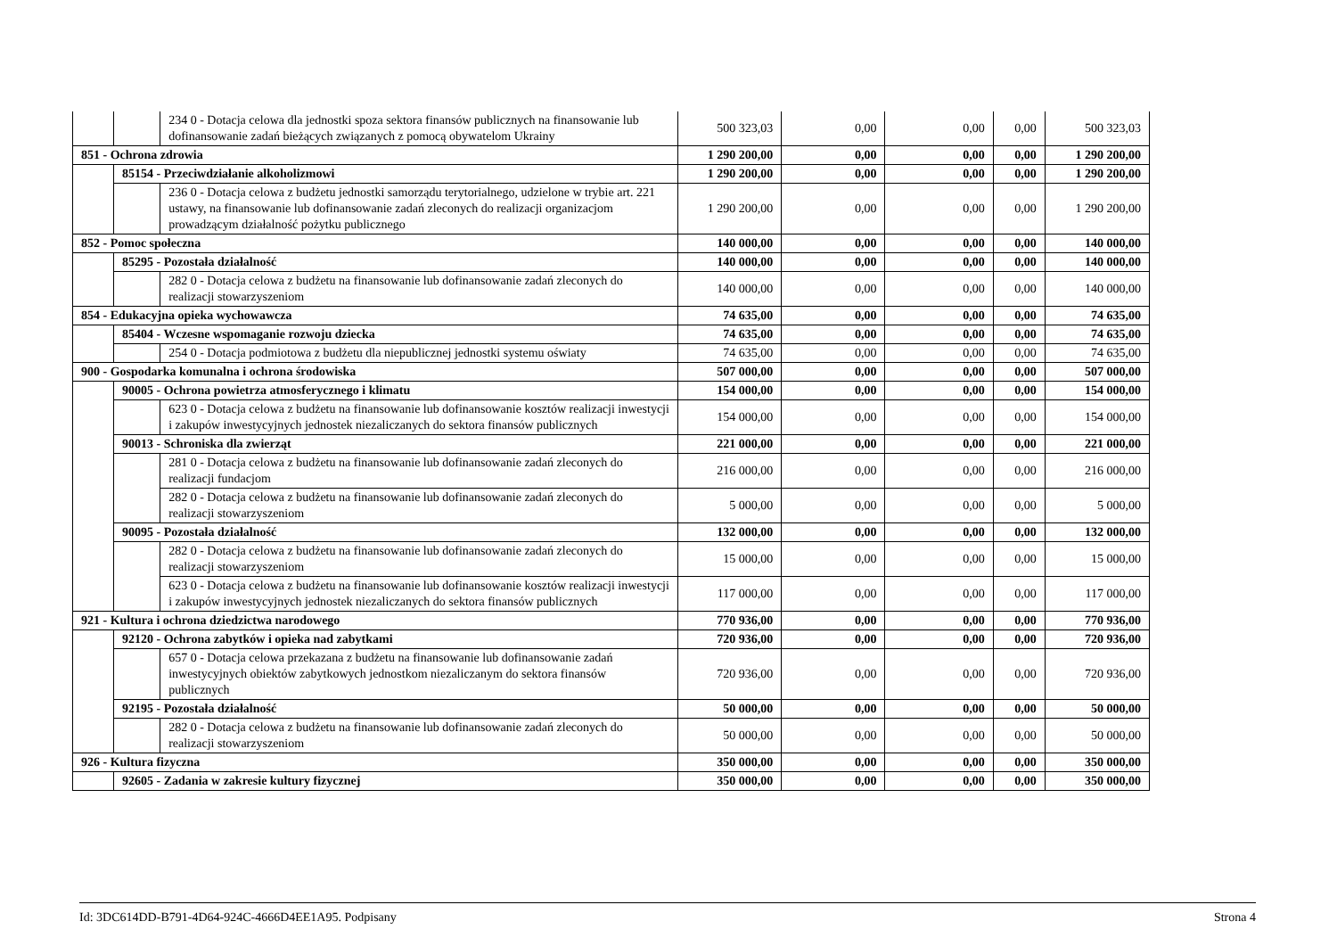| | | 234 0 - Dotacja celowa dla jednostki spoza sektora finansów publicznych na finansowanie lub dofinansowanie zadań bieżących związanych z pomocą obywatelom Ukrainy | 500 323,03 | 0,00 | 0,00 | 0,00 | 500 323,03 |
| 851 - Ochrona zdrowia | | | 1 290 200,00 | 0,00 | 0,00 | 0,00 | 1 290 200,00 |
| | 85154 - Przeciwdziałanie alkoholizmowi | | 1 290 200,00 | 0,00 | 0,00 | 0,00 | 1 290 200,00 |
| | | 236 0 - Dotacja celowa z budżetu jednostki samorządu terytorialnego, udzielone w trybie art. 221 ustawy, na finansowanie lub dofinansowanie zadań zleconych do realizacji organizacjom prowadzącym działalność pożytku publicznego | 1 290 200,00 | 0,00 | 0,00 | 0,00 | 1 290 200,00 |
| 852 - Pomoc społeczna | | | 140 000,00 | 0,00 | 0,00 | 0,00 | 140 000,00 |
| | 85295 - Pozostała działalność | | 140 000,00 | 0,00 | 0,00 | 0,00 | 140 000,00 |
| | | 282 0 - Dotacja celowa z budżetu na finansowanie lub dofinansowanie zadań zleconych do realizacji stowarzyszeniom | 140 000,00 | 0,00 | 0,00 | 0,00 | 140 000,00 |
| 854 - Edukacyjna opieka wychowawcza | | | 74 635,00 | 0,00 | 0,00 | 0,00 | 74 635,00 |
| | 85404 - Wczesne wspomaganie rozwoju dziecka | | 74 635,00 | 0,00 | 0,00 | 0,00 | 74 635,00 |
| | | 254 0 - Dotacja podmiotowa z budżetu dla niepublicznej jednostki systemu oświaty | 74 635,00 | 0,00 | 0,00 | 0,00 | 74 635,00 |
| 900 - Gospodarka komunalna i ochrona środowiska | | | 507 000,00 | 0,00 | 0,00 | 0,00 | 507 000,00 |
| | 90005 - Ochrona powietrza atmosferycznego i klimatu | | 154 000,00 | 0,00 | 0,00 | 0,00 | 154 000,00 |
| | | 623 0 - Dotacja celowa z budżetu na finansowanie lub dofinansowanie kosztów realizacji inwestycji i zakupów inwestycyjnych jednostek niezaliczanych do sektora finansów publicznych | 154 000,00 | 0,00 | 0,00 | 0,00 | 154 000,00 |
| | 90013 - Schroniska dla zwierząt | | 221 000,00 | 0,00 | 0,00 | 0,00 | 221 000,00 |
| | | 281 0 - Dotacja celowa z budżetu na finansowanie lub dofinansowanie zadań zleconych do realizacji fundacjom | 216 000,00 | 0,00 | 0,00 | 0,00 | 216 000,00 |
| | | 282 0 - Dotacja celowa z budżetu na finansowanie lub dofinansowanie zadań zleconych do realizacji stowarzyszeniom | 5 000,00 | 0,00 | 0,00 | 0,00 | 5 000,00 |
| | 90095 - Pozostała działalność | | 132 000,00 | 0,00 | 0,00 | 0,00 | 132 000,00 |
| | | 282 0 - Dotacja celowa z budżetu na finansowanie lub dofinansowanie zadań zleconych do realizacji stowarzyszeniom | 15 000,00 | 0,00 | 0,00 | 0,00 | 15 000,00 |
| | | 623 0 - Dotacja celowa z budżetu na finansowanie lub dofinansowanie kosztów realizacji inwestycji i zakupów inwestycyjnych jednostek niezaliczanych do sektora finansów publicznych | 117 000,00 | 0,00 | 0,00 | 0,00 | 117 000,00 |
| 921 - Kultura i ochrona dziedzictwa narodowego | | | 770 936,00 | 0,00 | 0,00 | 0,00 | 770 936,00 |
| | 92120 - Ochrona zabytków i opieka nad zabytkami | | 720 936,00 | 0,00 | 0,00 | 0,00 | 720 936,00 |
| | | 657 0 - Dotacja celowa przekazana z budżetu na finansowanie lub dofinansowanie zadań inwestycyjnych obiektów zabytkowych jednostkom niezaliczanym do sektora finansów publicznych | 720 936,00 | 0,00 | 0,00 | 0,00 | 720 936,00 |
| | 92195 - Pozostała działalność | | 50 000,00 | 0,00 | 0,00 | 0,00 | 50 000,00 |
| | | 282 0 - Dotacja celowa z budżetu na finansowanie lub dofinansowanie zadań zleconych do realizacji stowarzyszeniom | 50 000,00 | 0,00 | 0,00 | 0,00 | 50 000,00 |
| 926 - Kultura fizyczna | | | 350 000,00 | 0,00 | 0,00 | 0,00 | 350 000,00 |
| | 92605 - Zadania w zakresie kultury fizycznej | | 350 000,00 | 0,00 | 0,00 | 0,00 | 350 000,00 |
Id: 3DC614DD-B791-4D64-924C-4666D4EE1A95. Podpisany Strona 4